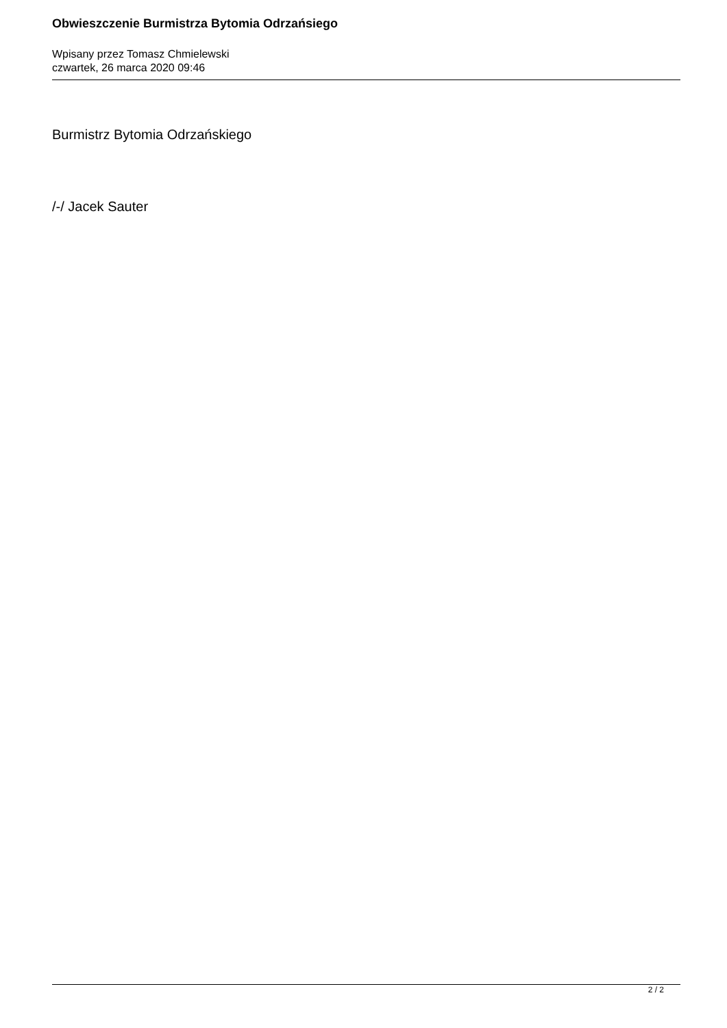Obwieszczenie Burmistrza Bytomia Odrzańsiego
Wpisany przez Tomasz Chmielewski
czwartek, 26 marca 2020 09:46
Burmistrz Bytomia Odrzańskiego
/-/ Jacek Sauter
2 / 2